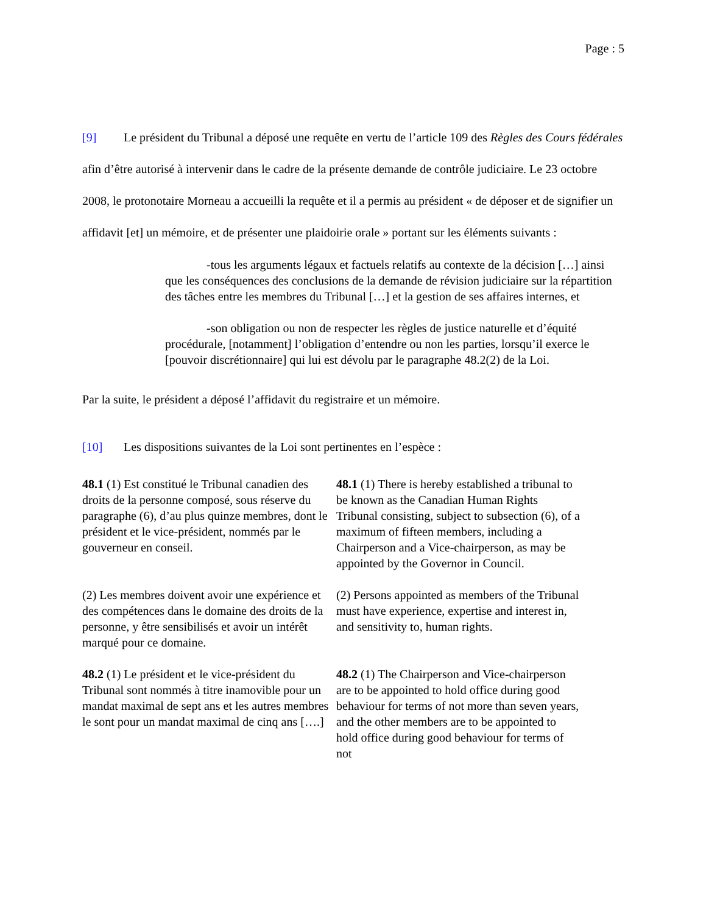Page : 5
[9] Le président du Tribunal a déposé une requête en vertu de l’article 109 des Règles des Cours fédérales afin d’être autorisé à intervenir dans le cadre de la présente demande de contrôle judiciaire. Le 23 octobre 2008, le protonotaire Morneau a accueilli la requête et il a permis au président « de déposer et de signifier un affidavit [et] un mémoire, et de présenter une plaidoirie orale » portant sur les éléments suivants :
-tous les arguments légaux et factuels relatifs au contexte de la décision […] ainsi que les conséquences des conclusions de la demande de révision judiciaire sur la répartition des tâches entre les membres du Tribunal […] et la gestion de ses affaires internes, et
-son obligation ou non de respecter les règles de justice naturelle et d’équité procédurale, [notamment] l’obligation d’entendre ou non les parties, lorsqu’il exerce le [pouvoir discrétionnaire] qui lui est dévolu par le paragraphe 48.2(2) de la Loi.
Par la suite, le président a déposé l’affidavit du registraire et un mémoire.
[10] Les dispositions suivantes de la Loi sont pertinentes en l’espèce :
48.1 (1) Est constitué le Tribunal canadien des droits de la personne composé, sous réserve du paragraphe (6), d’au plus quinze membres, dont le président et le vice-président, nommés par le gouverneur en conseil.
48.1 (1) There is hereby established a tribunal to be known as the Canadian Human Rights Tribunal consisting, subject to subsection (6), of a maximum of fifteen members, including a Chairperson and a Vice-chairperson, as may be appointed by the Governor in Council.
(2) Les membres doivent avoir une expérience et des compétences dans le domaine des droits de la personne, y être sensibilisés et avoir un intérêt marqué pour ce domaine.
(2) Persons appointed as members of the Tribunal must have experience, expertise and interest in, and sensitivity to, human rights.
48.2 (1) Le président et le vice-président du Tribunal sont nommés à titre inamovible pour un mandat maximal de sept ans et les autres membres le sont pour un mandat maximal de cinq ans [….]
48.2 (1) The Chairperson and Vice-chairperson are to be appointed to hold office during good behaviour for terms of not more than seven years, and the other members are to be appointed to hold office during good behaviour for terms of not